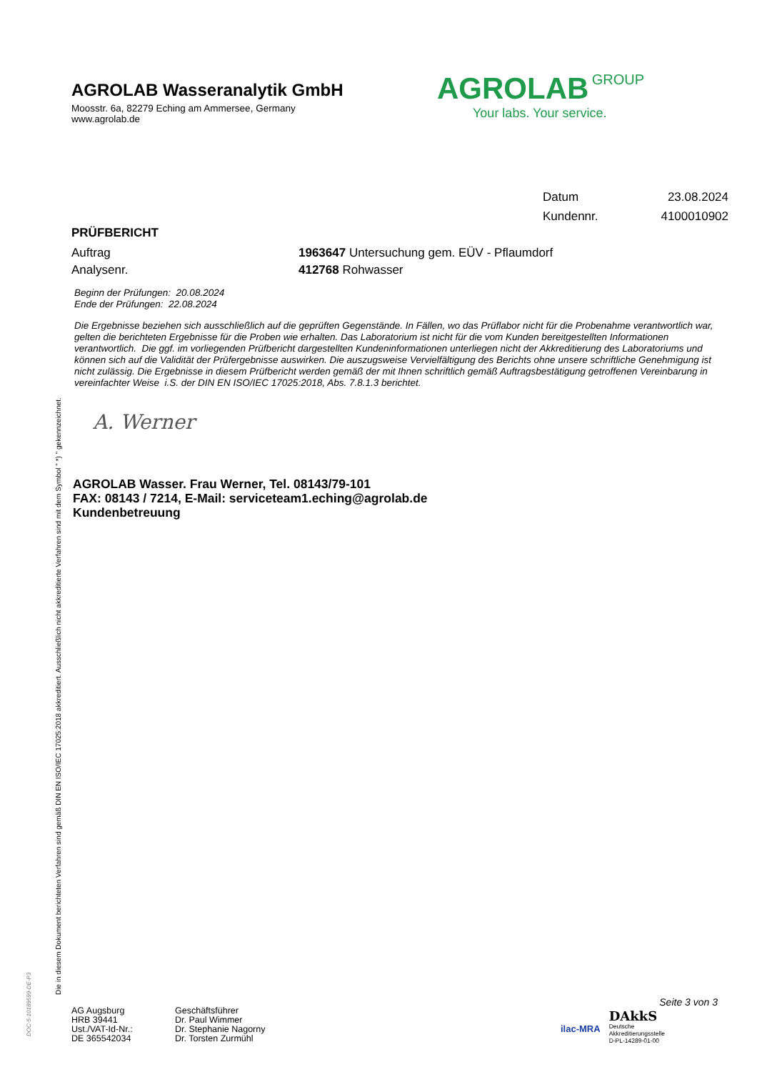Die in diesem Dokument berichteten Verfahren sind gemäß DIN EN ISO/IEC 17025:2018 akkreditiert. Ausschließlich nicht akkreditierte Verfahren sind mit dem Symbol " *) " gekennzeichnet.
DOC-5-10189599-DE-P3
AGROLAB Wasseranalytik GmbH
Moosstr. 6a, 82279 Eching am Ammersee, Germany
www.agrolab.de
Datum 23.08.2024
Kundennr. 4100010902
PRÜFBERICHT
Auftrag 1963647 Untersuchung gem. EÜV - Pflaumdorf
Analysenr. 412768 Rohwasser
Beginn der Prüfungen: 20.08.2024
Ende der Prüfungen: 22.08.2024
Die Ergebnisse beziehen sich ausschließlich auf die geprüften Gegenstände. In Fällen, wo das Prüflabor nicht für die Probenahme verantwortlich war, gelten die berichteten Ergebnisse für die Proben wie erhalten. Das Laboratorium ist nicht für die vom Kunden bereitgestellten Informationen verantwortlich. Die ggf. im vorliegenden Prüfbericht dargestellten Kundeninformationen unterliegen nicht der Akkreditierung des Laboratoriums und können sich auf die Validität der Prüfergebnisse auswirken. Die auszugsweise Vervielfältigung des Berichts ohne unsere schriftliche Genehmigung ist nicht zulässig. Die Ergebnisse in diesem Prüfbericht werden gemäß der mit Ihnen schriftlich gemäß Auftragsbestätigung getroffenen Vereinbarung in vereinfachter Weise i.S. der DIN EN ISO/IEC 17025:2018, Abs. 7.8.1.3 berichtet.
A. Werner
AGROLAB Wasser. Frau Werner, Tel. 08143/79-101
FAX: 08143 / 7214, E-Mail: serviceteam1.eching@agrolab.de
Kundenbetreuung
AGROLAB GROUP
Your labs. Your service.
AG Augsburg
HRB 39441
Ust./VAT-Id-Nr.:
DE 365542034
Geschäftsführer
Dr. Paul Wimmer
Dr. Stephanie Nagorny
Dr. Torsten Zurmühl
Seite 3 von 3
ilac-MRA
DAkkS
Deutsche
Akkreditierungsstelle
D-PL-14289-01-00